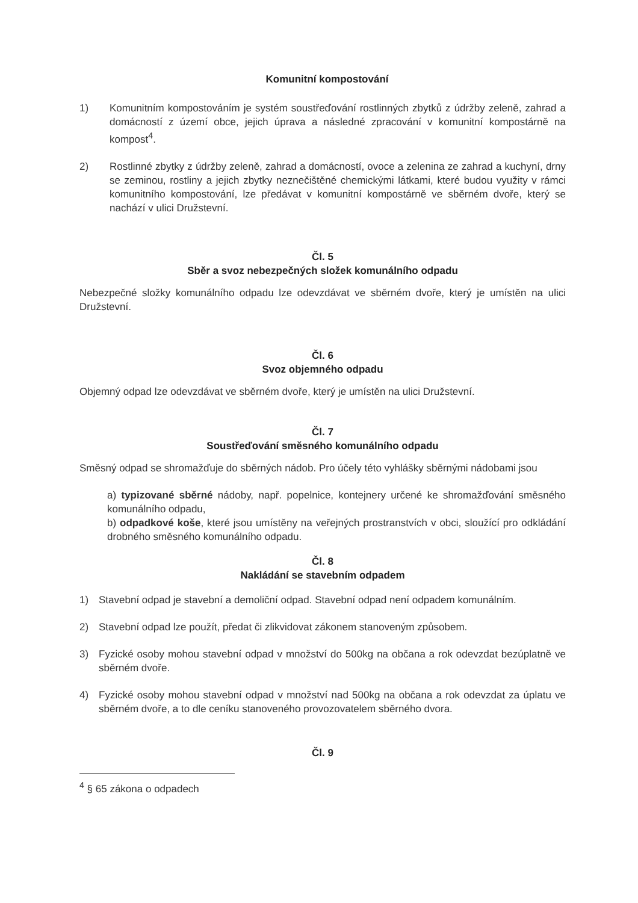Komunitní kompostování
1) Komunitním kompostováním je systém soustřeďování rostlinných zbytků z údržby zeleně, zahrad a domácností z území obce, jejich úprava a následné zpracování v komunitní kompostárně na kompost<sup>4</sup>.
2) Rostlinné zbytky z údržby zeleně, zahrad a domácností, ovoce a zelenina ze zahrad a kuchyní, drny se zeminou, rostliny a jejich zbytky neznečištěné chemickými látkami, které budou využity v rámci komunitního kompostování, lze předávat v komunitní kompostárně ve sběrném dvoře, který se nachází v ulici Družstevní.
Čl. 5
Sběr a svoz nebezpečných složek komunálního odpadu
Nebezpečné složky komunálního odpadu lze odevzdávat ve sběrném dvoře, který je umístěn na ulici Družstevní.
Čl. 6
Svoz objemného odpadu
Objemný odpad lze odevzdávat ve sběrném dvoře, který je umístěn na ulici Družstevní.
Čl. 7
Soustřeďování směsného komunálního odpadu
Směsný odpad se shromažďuje do sběrných nádob. Pro účely této vyhlášky sběrnými nádobami jsou
a) typizované sběrné nádoby, např. popelnice, kontejnery určené ke shromažďování směsného komunálního odpadu,
b) odpadkové koše, které jsou umístěny na veřejných prostranstvích v obci, sloužící pro odkládání drobného směsného komunálního odpadu.
Čl. 8
Nakládání se stavebním odpadem
1) Stavební odpad je stavební a demoliční odpad. Stavební odpad není odpadem komunálním.
2) Stavební odpad lze použít, předat či zlikvidovat zákonem stanoveným způsobem.
3) Fyzické osoby mohou stavební odpad v množství do 500kg na občana a rok odevzdat bezúplatně ve sběrném dvoře.
4) Fyzické osoby mohou stavební odpad v množství nad 500kg na občana a rok odevzdat za úplatu ve sběrném dvoře, a to dle ceníku stanoveného provozovatelem sběrného dvora.
Čl. 9
<sup>4</sup> § 65 zákona o odpadech